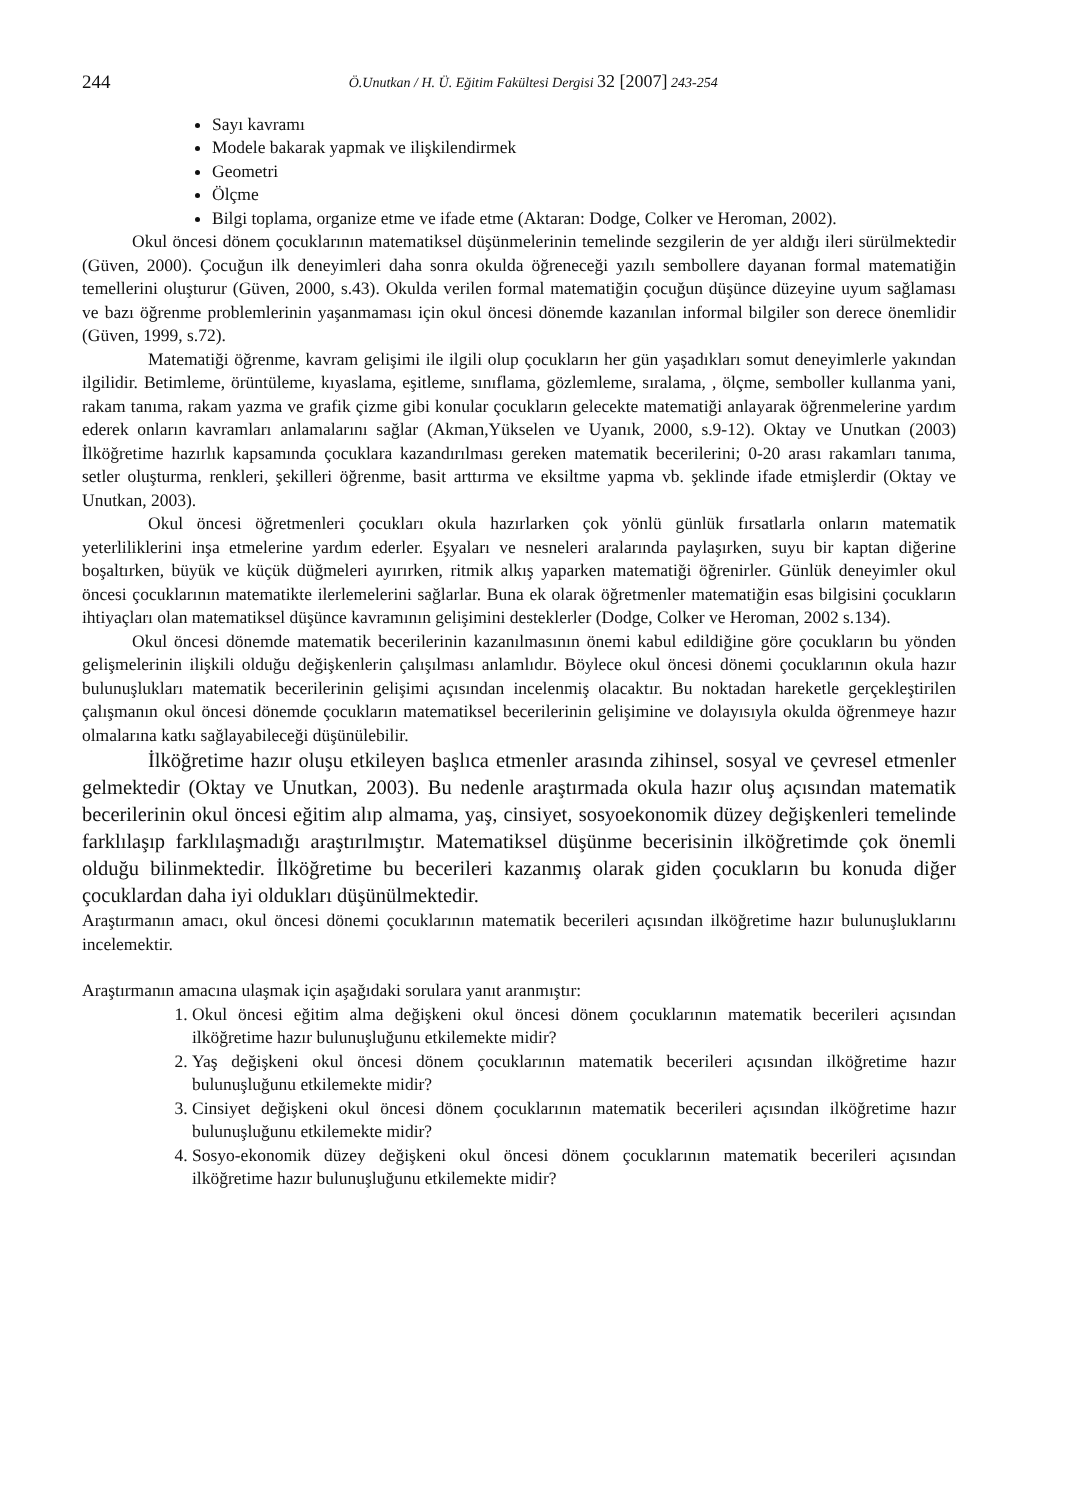244
Ö.Unutkan / H. Ü. Eğitim Fakültesi Dergisi 32 [2007] 243-254
Sayı kavramı
Modele bakarak yapmak ve ilişkilendirmek
Geometri
Ölçme
Bilgi toplama, organize etme ve ifade etme (Aktaran: Dodge, Colker ve Heroman, 2002).
Okul öncesi dönem çocuklarının matematiksel düşünmelerinin temelinde sezgilerin de yer aldığı ileri sürülmektedir (Güven, 2000). Çocuğun ilk deneyimleri daha sonra okulda öğreneceği yazılı sembollere dayanan formal matematiğin temellerini oluşturur (Güven, 2000, s.43). Okulda verilen formal matematiğin çocuğun düşünce düzeyine uyum sağlaması ve bazı öğrenme problemlerinin yaşanmaması için okul öncesi dönemde kazanılan informal bilgiler son derece önemlidir (Güven, 1999, s.72).
Matematiği öğrenme, kavram gelişimi ile ilgili olup çocukların her gün yaşadıkları somut deneyimlerle yakından ilgilidir. Betimleme, örüntüleme, kıyaslama, eşitleme, sınıflama, gözlemleme, sıralama, , ölçme, semboller kullanma yani, rakam tanıma, rakam yazma ve grafik çizme gibi konular çocukların gelecekte matematiği anlayarak öğrenmelerine yardım ederek onların kavramları anlamalarını sağlar (Akman,Yükselen ve Uyanık, 2000, s.9-12). Oktay ve Unutkan (2003) İlköğretime hazırlık kapsamında çocuklara kazandırılması gereken matematik becerilerini; 0-20 arası rakamları tanıma, setler oluşturma, renkleri, şekilleri öğrenme, basit arttırma ve eksiltme yapma vb. şeklinde ifade etmişlerdir (Oktay ve Unutkan, 2003).
Okul öncesi öğretmenleri çocukları okula hazırlarken çok yönlü günlük fırsatlarla onların matematik yeterliliklerini inşa etmelerine yardım ederler. Eşyaları ve nesneleri aralarında paylaşırken, suyu bir kaptan diğerine boşaltırken, büyük ve küçük düğmeleri ayırırken, ritmik alkış yaparken matematiği öğrenirler. Günlük deneyimler okul öncesi çocuklarının matematikte ilerlemelerini sağlarlar. Buna ek olarak öğretmenler matematiğin esas bilgisini çocukların ihtiyaçları olan matematiksel düşünce kavramının gelişimini desteklerler (Dodge, Colker ve Heroman, 2002 s.134).
Okul öncesi dönemde matematik becerilerinin kazanılmasının önemi kabul edildiğine göre çocukların bu yönden gelişmelerinin ilişkili olduğu değişkenlerin çalışılması anlamlıdır. Böylece okul öncesi dönemi çocuklarının okula hazır bulunuşlukları matematik becerilerinin gelişimi açısından incelenmiş olacaktır. Bu noktadan hareketle gerçekleştirilen çalışmanın okul öncesi dönemde çocukların matematiksel becerilerinin gelişimine ve dolayısıyla okulda öğrenmeye hazır olmalarına katkı sağlayabileceği düşünülebilir.
İlköğretime hazır oluşu etkileyen başlıca etmenler arasında zihinsel, sosyal ve çevresel etmenler gelmektedir (Oktay ve Unutkan, 2003). Bu nedenle araştırmada okula hazır oluş açısından matematik becerilerinin okul öncesi eğitim alıp almama, yaş, cinsiyet, sosyoekonomik düzey değişkenleri temelinde farklılaşıp farklılaşmadığı araştırılmıştır. Matematiksel düşünme becerisinin ilköğretimde çok önemli olduğu bilinmektedir. İlköğretime bu becerileri kazanmış olarak giden çocukların bu konuda diğer çocuklardan daha iyi oldukları düşünülmektedir.
Araştırmanın amacı, okul öncesi dönemi çocuklarının matematik becerileri açısından ilköğretime hazır bulunuşluklarını incelemektir.
Araştırmanın amacına ulaşmak için aşağıdaki sorulara yanıt aranmıştır:
1. Okul öncesi eğitim alma değişkeni okul öncesi dönem çocuklarının matematik becerileri açısından ilköğretime hazır bulunuşluğunu etkilemekte midir?
2. Yaş değişkeni okul öncesi dönem çocuklarının matematik becerileri açısından ilköğretime hazır bulunuşluğunu etkilemekte midir?
3. Cinsiyet değişkeni okul öncesi dönem çocuklarının matematik becerileri açısından ilköğretime hazır bulunuşluğunu etkilemekte midir?
4. Sosyo-ekonomik düzey değişkeni okul öncesi dönem çocuklarının matematik becerileri açısından ilköğretime hazır bulunuşluğunu etkilemekte midir?